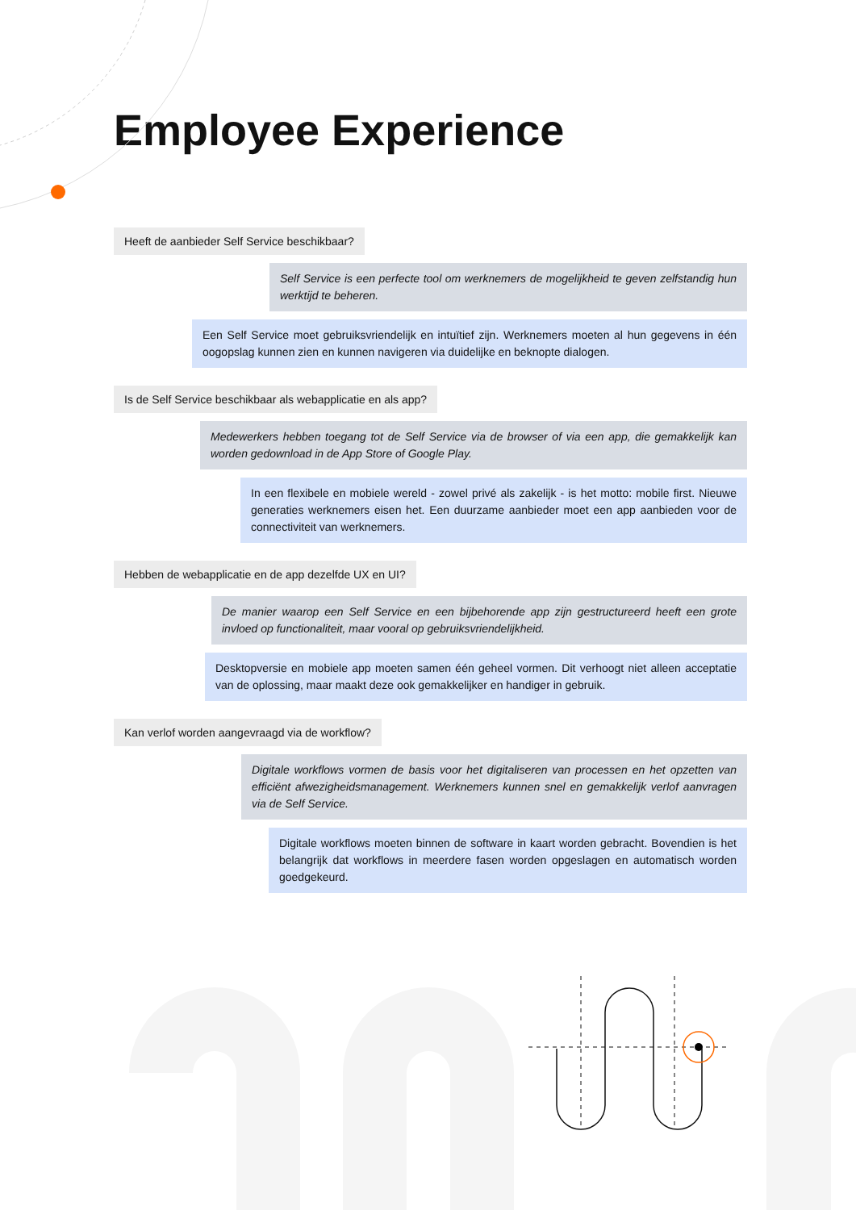Employee Experience
Heeft de aanbieder Self Service beschikbaar?
Self Service is een perfecte tool om werknemers de mogelijkheid te geven zelfstandig hun werktijd te beheren.
Een Self Service moet gebruiksvriendelijk en intuïtief zijn. Werknemers moeten al hun gegevens in één oogopslag kunnen zien en kunnen navigeren via duidelijke en beknopte dialogen.
Is de Self Service beschikbaar als webapplicatie en als app?
Medewerkers hebben toegang tot de Self Service via de browser of via een app, die gemakkelijk kan worden gedownload in de App Store of Google Play.
In een flexibele en mobiele wereld - zowel privé als zakelijk - is het motto: mobile first. Nieuwe generaties werknemers eisen het. Een duurzame aanbieder moet een app aanbieden voor de connectiviteit van werknemers.
Hebben de webapplicatie en de app dezelfde UX en UI?
De manier waarop een Self Service en een bijbehorende app zijn gestructureerd heeft een grote invloed op functionaliteit, maar vooral op gebruiksvriendelijkheid.
Desktopversie en mobiele app moeten samen één geheel vormen. Dit verhoogt niet alleen acceptatie van de oplossing, maar maakt deze ook gemakkelijker en handiger in gebruik.
Kan verlof worden aangevraagd via de workflow?
Digitale workflows vormen de basis voor het digitaliseren van processen en het opzetten van efficiënt afwezigheidsmanagement. Werknemers kunnen snel en gemakkelijk verlof aanvragen via de Self Service.
Digitale workflows moeten binnen de software in kaart worden gebracht. Bovendien is het belangrijk dat workflows in meerdere fasen worden opgeslagen en automatisch worden goedgekeurd.